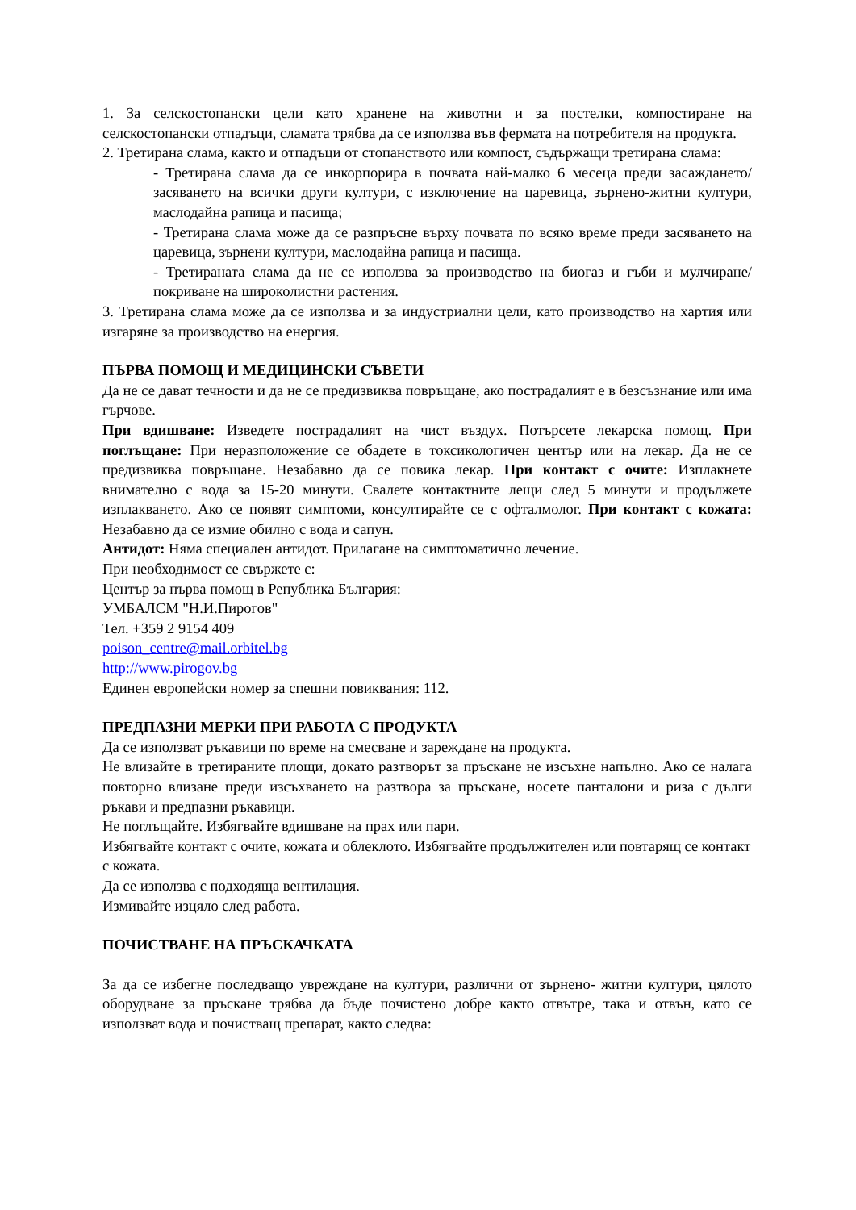1. За селскостопански цели като хранене на животни и за постелки, компостиране на селскостопански отпадъци, сламата трябва да се използва във фермата на потребителя на продукта.
2. Третирана слама, както и отпадъци от стопанството или компост, съдържащи третирана слама:
- Третирана слама да се инкорпорира в почвата най-малко 6 месеца преди засаждането/засяването на всички други култури, с изключение на царевица, зърнено-житни култури, маслодайна рапица и пасища;
- Третирана слама може да се разпръсне върху почвата по всяко време преди засяването на царевица, зърнени култури, маслодайна рапица и пасища.
- Третираната слама да не се използва за производство на биогаз и гъби и мулчиране/ покриване на широколистни растения.
3. Третирана слама може да се използва и за индустриални цели, като производство на хартия или изгаряне за производство на енергия.
ПЪРВА ПОМОЩ И МЕДИЦИНСКИ СЪВЕТИ
Да не се дават течности и да не се предизвиква повръщане, ако пострадалият е в безсъзнание или има гърчове.
При вдишване: Изведете пострадалият на чист въздух. Потърсете лекарска помощ. При поглъщане: При неразположение се обадете в токсикологичен център или на лекар. Да не се предизвиква повръщане. Незабавно да се повика лекар. При контакт с очите: Изплакнете внимателно с вода за 15-20 минути. Свалете контактните лещи след 5 минути и продължете изплакването. Ако се появят симптоми, консултирайте се с офталмолог. При контакт с кожата: Незабавно да се измие обилно с вода и сапун.
Антидот: Няма специален антидот. Прилагане на симптоматично лечение.
При необходимост се свържете с:
Център за първа помощ в Република България:
УМБАЛСМ "Н.И.Пирогов"
Тел. +359 2 9154 409
poison_centre@mail.orbitel.bg
http://www.pirogov.bg
Единен европейски номер за спешни повиквания: 112.
ПРЕДПАЗНИ МЕРКИ ПРИ РАБОТА С ПРОДУКТА
Да се използват ръкавици по време на смесване и зареждане на продукта.
Не влизайте в третираните площи, докато разтворът за пръскане не изсъхне напълно. Ако се налага повторно влизане преди изсъхването на разтвора за пръскане, носете панталони и риза с дълги ръкави и предпазни ръкавици.
Не поглъщайте. Избягвайте вдишване на прах или пари.
Избягвайте контакт с очите, кожата и облеклото. Избягвайте продължителен или повтарящ се контакт с кожата.
Да се използва с подходяща вентилация.
Измивайте изцяло след работа.
ПОЧИСТВАНЕ НА ПРЪСКАЧКАТА
За да се избегне последващо увреждане на култури, различни от зърнено- житни култури, цялото оборудване за пръскане трябва да бъде почистено добре както отвътре, така и отвън, като се използват вода и почистващ препарат, както следва: